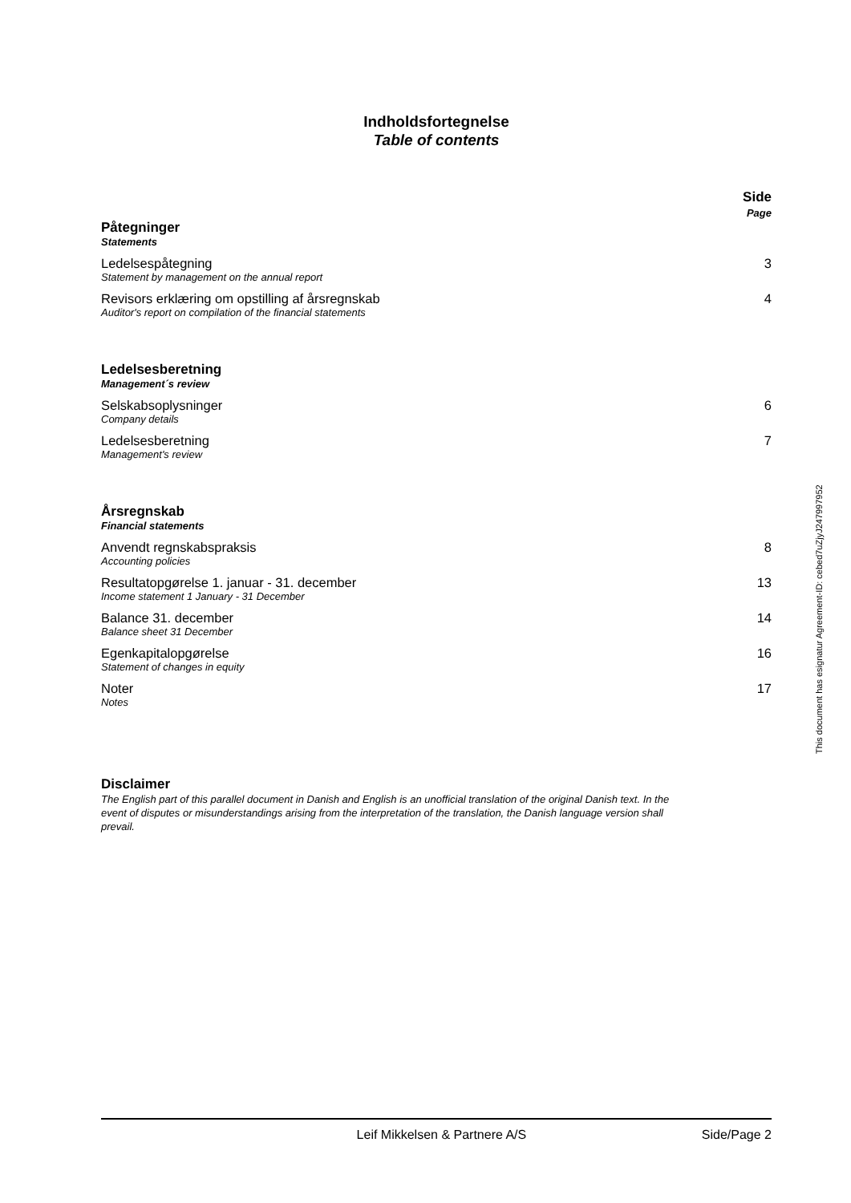Indholdsfortegnelse
Table of contents
Side
Page
Påtegninger
Statements
Ledelsespåtegning
Statement by management on the annual report
3
Revisors erklæring om opstilling af årsregnskab
Auditor's report on compilation of the financial statements
4
Ledelsesberetning
Management´s review
Selskabsoplysninger
Company details
6
Ledelsesberetning
Management's review
7
Årsregnskab
Financial statements
Anvendt regnskabspraksis
Accounting policies
8
Resultatopgørelse 1. januar - 31. december
Income statement 1 January - 31 December
13
Balance 31. december
Balance sheet 31 December
14
Egenkapitalopgørelse
Statement of changes in equity
16
Noter
Notes
17
Disclaimer
The English part of this parallel document in Danish and English is an unofficial translation of the original Danish text. In the event of disputes or misunderstandings arising from the interpretation of the translation, the Danish language version shall prevail.
This document has esignatur Agreement-ID: cebed7uZjyJ247997952
Leif Mikkelsen & Partnere A/S Side/Page 2